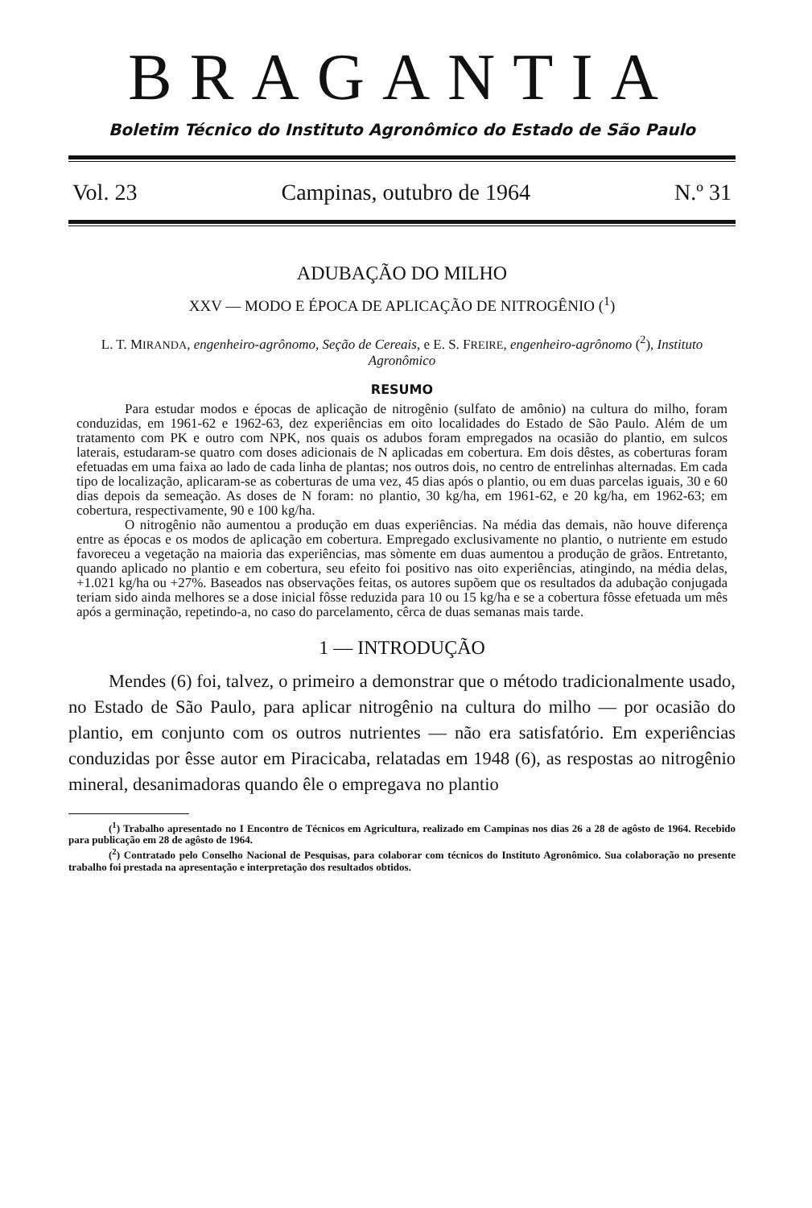BRAGANTIA
Boletim Técnico do Instituto Agronômico do Estado de São Paulo
Vol. 23 Campinas, outubro de 1964 N.º 31
ADUBAÇÃO DO MILHO
XXV — MODO E ÉPOCA DE APLICAÇÃO DE NITROGÊNIO (<sup>1</sup>)
L. T. MIRANDA, engenheiro-agrônomo, Seção de Cereais, e E. S. FREIRE, engenheiro-agrônomo (<sup>2</sup>), Instituto Agronômico
RESUMO
Para estudar modos e épocas de aplicação de nitrogênio (sulfato de amônio) na cultura do milho, foram conduzidas, em 1961-62 e 1962-63, dez experiências em oito localidades do Estado de São Paulo. Além de um tratamento com PK e outro com NPK, nos quais os adubos foram empregados na ocasião do plantio, em sulcos laterais, estudaram-se quatro com doses adicionais de N aplicadas em cobertura. Em dois dêstes, as coberturas foram efetuadas em uma faixa ao lado de cada linha de plantas; nos outros dois, no centro de entrelinhas alternadas. Em cada tipo de localização, aplicaram-se as coberturas de uma vez, 45 dias após o plantio, ou em duas parcelas iguais, 30 e 60 dias depois da semeação. As doses de N foram: no plantio, 30 kg/ha, em 1961-62, e 20 kg/ha, em 1962-63; em cobertura, respectivamente, 90 e 100 kg/ha.
O nitrogênio não aumentou a produção em duas experiências. Na média das demais, não houve diferença entre as épocas e os modos de aplicação em cobertura. Empregado exclusivamente no plantio, o nutriente em estudo favoreceu a vegetação na maioria das experiências, mas sòmente em duas aumentou a produção de grãos. Entretanto, quando aplicado no plantio e em cobertura, seu efeito foi positivo nas oito experiências, atingindo, na média delas, +1.021 kg/ha ou +27%. Baseados nas observações feitas, os autores supõem que os resultados da adubação conjugada teriam sido ainda melhores se a dose inicial fôsse reduzida para 10 ou 15 kg/ha e se a cobertura fôsse efetuada um mês após a germinação, repetindo-a, no caso do parcelamento, cêrca de duas semanas mais tarde.
1 — INTRODUÇÃO
Mendes (6) foi, talvez, o primeiro a demonstrar que o método tradicionalmente usado, no Estado de São Paulo, para aplicar nitrogênio na cultura do milho — por ocasião do plantio, em conjunto com os outros nutrientes — não era satisfatório. Em experiências conduzidas por êsse autor em Piracicaba, relatadas em 1948 (6), as respostas ao nitrogênio mineral, desanimadoras quando êle o empregava no plantio
(<sup>1</sup>) Trabalho apresentado no I Encontro de Técnicos em Agricultura, realizado em Campinas nos dias 26 a 28 de agôsto de 1964. Recebido para publicação em 28 de agôsto de 1964.
(<sup>2</sup>) Contratado pelo Conselho Nacional de Pesquisas, para colaborar com técnicos do Instituto Agronômico. Sua colaboração no presente trabalho foi prestada na apresentação e interpretação dos resultados obtidos.